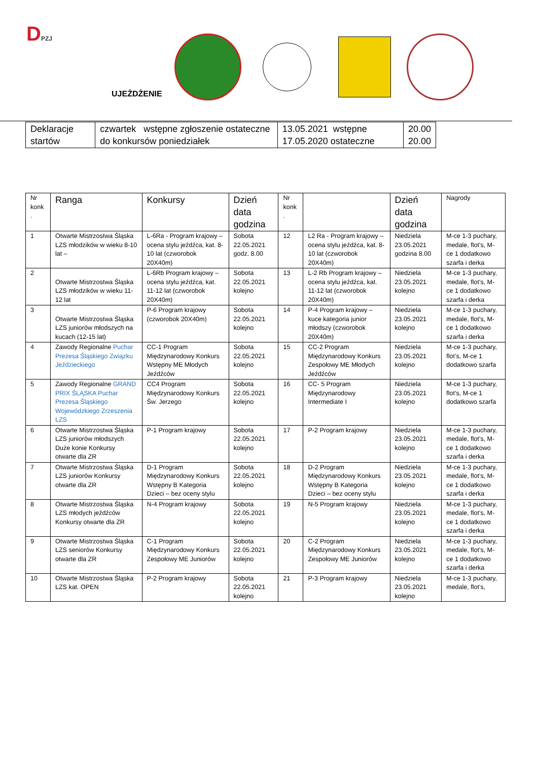DPZJ
UJEŻDŻENIE
| Deklaracje startów | czwartek wstępne zgłoszenie ostateczne do konkursów poniedziałek | 13.05.2021 wstępne 17.05.2020 ostateczne | 20.00 20.00 |
| Nr konk . | Ranga | Konkursy | Dzień data godzina | Nr konk . | | Dzień data godzina | Nagrody |
| 1 | Otwarte Mistrzostwa Śląska LZS młodzików w wieku 8-10 lat – | L-6Ra - Program krajowy – ocena stylu jeźdźca, kat. 8-10 lat (czworobok 20X40m) | Sobota 22.05.2021 godz. 8.00 | 12 | L2 Ra - Program krajowy – ocena stylu jeźdźca, kat. 8-10 lat (czworobok 20X40m) | Niedziela 23.05.2021 godzina 8.00 | M-ce 1-3 puchary, medale, flot’s, M-ce 1 dodatkowo szarfa i derka |
| 2 | Otwarte Mistrzostwa Śląska LZS młodzików w wieku 11-12 lat | L-6Rb Program krajowy – ocena stylu jeźdźca, kat. 11-12 lat (czworobok 20X40m) | Sobota 22.05.2021 kolejno | 13 | L-2 Rb Program krajowy – ocena stylu jeźdźca, kat. 11-12 lat (czworobok 20X40m) | Niedziela 23.05.2021 kolejno | M-ce 1-3 puchary, medale, flot’s, M-ce 1 dodatkowo szarfa i derka |
| 3 | Otwarte Mistrzostwa Śląska LZS juniorów młodszych na kucach (12-15 lat) | P-6 Program krajowy (czworobok 20X40m) | Sobota 22.05.2021 kolejno | 14 | P-4 Program krajowy – kuce kategoria junior młodszy (czworobok 20X40m) | Niedziela 23.05.2021 kolejno | M-ce 1-3 puchary, medale, flot’s, M-ce 1 dodatkowo szarfa i derka |
| 4 | Zawody Regionalne Puchar Prezesa Śląskiego Związku Jeździeckiego | CC-1 Program Międzynarodowy Konkurs Wstępny ME Młodych Jeźdźców | Sobota 22.05.2021 kolejno | 15 | CC-2 Program Międzynarodowy Konkurs Zespołowy ME Młodych Jeźdźców | Niedziela 23.05.2021 kolejno | M-ce 1-3 puchary, flot’s, M-ce 1 dodatkowo szarfa |
| 5 | Zawody Regionalne GRAND PRIX ŚLĄSKA Puchar Prezesa Śląskiego Wojewódzkiego Zrzeszenia LZS | CC4 Program Międzynarodowy Konkurs Św. Jerzego | Sobota 22.05.2021 kolejno | 16 | CC- 5 Program Międzynarodowy Intermediate I | Niedziela 23.05.2021 kolejno | M-ce 1-3 puchary, flot’s, M-ce 1 dodatkowo szarfa |
| 6 | Otwarte Mistrzostwa Śląska LZS juniorów młodszych Duże konie Konkursy otwarte dla ZR | P-1 Program krajowy | Sobota 22.05.2021 kolejno | 17 | P-2 Program krajowy | Niedziela 23.05.2021 kolejno | M-ce 1-3 puchary, medale, flot’s, M-ce 1 dodatkowo szarfa i derka |
| 7 | Otwarte Mistrzostwa Śląska LZS juniorów Konkursy otwarte dla ZR | D-1 Program Międzynarodowy Konkurs Wstępny B Kategoria Dzieci – bez oceny stylu | Sobota 22.05.2021 kolejno | 18 | D-2 Program Międzynarodowy Konkurs Wstępny B Kategoria Dzieci – bez oceny stylu | Niedziela 23.05.2021 kolejno | M-ce 1-3 puchary, medale, flot’s, M-ce 1 dodatkowo szarfa i derka |
| 8 | Otwarte Mistrzostwa Śląska LZS młodych jeźdźców Konkursy otwarte dla ZR | N-4 Program krajowy | Sobota 22.05.2021 kolejno | 19 | N-5 Program krajowy | Niedziela 23.05.2021 kolejno | M-ce 1-3 puchary, medale, flot’s, M-ce 1 dodatkowo szarfa i derka |
| 9 | Otwarte Mistrzostwa Śląska LZS seniorów Konkursy otwarte dla ZR | C-1 Program Międzynarodowy Konkurs Zespołowy ME Juniorów | Sobota 22.05.2021 kolejno | 20 | C-2 Program Międzynarodowy Konkurs Zespołowy ME Juniorów | Niedziela 23.05.2021 kolejno | M-ce 1-3 puchary, medale, flot’s, M-ce 1 dodatkowo szarfa i derka |
| 10 | Otwarte Mistrzostwa Śląska LZS kat. OPEN | P-2 Program krajowy | Sobota 22.05.2021 kolejno | 21 | P-3 Program krajowy | Niedziela 23.05.2021 kolejno | M-ce 1-3 puchary, medale, flot’s, |